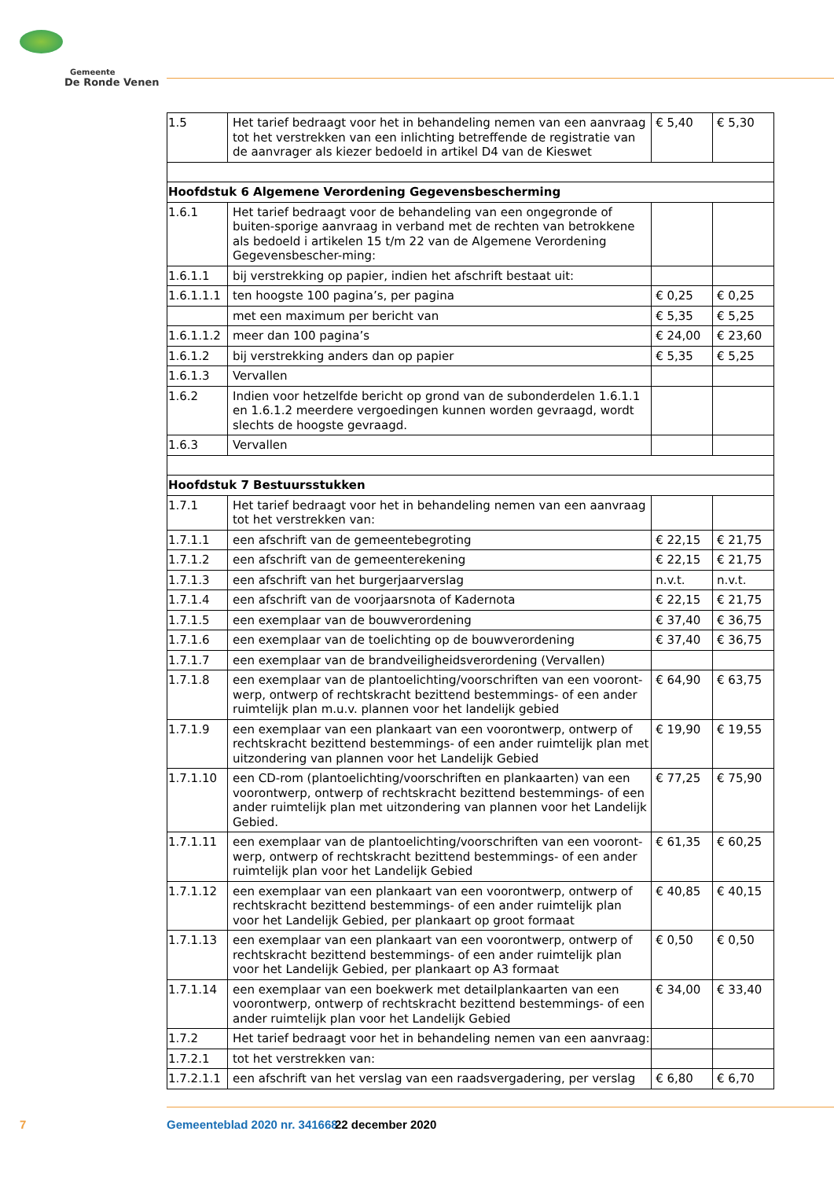Gemeente
De Ronde Venen
| 1.5 | Het tarief bedraagt voor het in behandeling nemen van een aanvraag tot het verstrekken van een inlichting betreffende de registratie van de aanvrager als kiezer bedoeld in artikel D4 van de Kieswet | € 5,40 | € 5,30 |
| Hoofdstuk 6 Algemene Verordening Gegevensbescherming | | | |
| 1.6.1 | Het tarief bedraagt voor de behandeling van een ongegronde of buiten-sporige aanvraag in verband met de rechten van betrokkene als bedoeld i artikelen 15 t/m 22 van de Algemene Verordening Gegevensbescher-ming: | | |
| 1.6.1.1 | bij verstrekking op papier, indien het afschrift bestaat uit: | | |
| 1.6.1.1.1 | ten hoogste 100 pagina’s, per pagina | € 0,25 | € 0,25 |
| | met een maximum per bericht van | € 5,35 | € 5,25 |
| 1.6.1.1.2 | meer dan 100 pagina’s | € 24,00 | € 23,60 |
| 1.6.1.2 | bij verstrekking anders dan op papier | € 5,35 | € 5,25 |
| 1.6.1.3 | Vervallen | | |
| 1.6.2 | Indien voor hetzelfde bericht op grond van de subonderdelen 1.6.1.1 en 1.6.1.2 meerdere vergoedingen kunnen worden gevraagd, wordt slechts de hoogste gevraagd. | | |
| 1.6.3 | Vervallen | | |
| Hoofdstuk 7 Bestuursstukken | | | |
| 1.7.1 | Het tarief bedraagt voor het in behandeling nemen van een aanvraag tot het verstrekken van: | | |
| 1.7.1.1 | een afschrift van de gemeentebegroting | € 22,15 | € 21,75 |
| 1.7.1.2 | een afschrift van de gemeenterekening | € 22,15 | € 21,75 |
| 1.7.1.3 | een afschrift van het burgerjaarverslag | n.v.t. | n.v.t. |
| 1.7.1.4 | een afschrift van de voorjaarsnota of Kadernota | € 22,15 | € 21,75 |
| 1.7.1.5 | een exemplaar van de bouwverordening | € 37,40 | € 36,75 |
| 1.7.1.6 | een exemplaar van de toelichting op de bouwverordening | € 37,40 | € 36,75 |
| 1.7.1.7 | een exemplaar van de brandveiligheidsverordening (Vervallen) | | |
| 1.7.1.8 | een exemplaar van de plantoelichting/voorschriften van een vooront-werp, ontwerp of rechtskracht bezittend bestemmings- of een ander ruimtelijk plan m.u.v. plannen voor het landelijk gebied | € 64,90 | € 63,75 |
| 1.7.1.9 | een exemplaar van een plankaart van een voorontwerp, ontwerp of rechtskracht bezittend bestemmings- of een ander ruimtelijk plan met uitzondering van plannen voor het Landelijk Gebied | € 19,90 | € 19,55 |
| 1.7.1.10 | een CD-rom (plantoelichting/voorschriften en plankaarten) van een voorontwerp, ontwerp of rechtskracht bezittend bestemmings- of een ander ruimtelijk plan met uitzondering van plannen voor het Landelijk Gebied. | € 77,25 | € 75,90 |
| 1.7.1.11 | een exemplaar van de plantoelichting/voorschriften van een vooront-werp, ontwerp of rechtskracht bezittend bestemmings- of een ander ruimtelijk plan voor het Landelijk Gebied | € 61,35 | € 60,25 |
| 1.7.1.12 | een exemplaar van een plankaart van een voorontwerp, ontwerp of rechtskracht bezittend bestemmings- of een ander ruimtelijk plan voor het Landelijk Gebied, per plankaart op groot formaat | € 40,85 | € 40,15 |
| 1.7.1.13 | een exemplaar van een plankaart van een voorontwerp, ontwerp of rechtskracht bezittend bestemmings- of een ander ruimtelijk plan voor het Landelijk Gebied, per plankaart op A3 formaat | € 0,50 | € 0,50 |
| 1.7.1.14 | een exemplaar van een boekwerk met detailplankaarten van een voorontwerp, ontwerp of rechtskracht bezittend bestemmings- of een ander ruimtelijk plan voor het Landelijk Gebied | € 34,00 | € 33,40 |
| 1.7.2 | Het tarief bedraagt voor het in behandeling nemen van een aanvraag: | | |
| 1.7.2.1 | tot het verstrekken van: | | |
| 1.7.2.1.1 | een afschrift van het verslag van een raadsvergadering, per verslag | € 6,80 | € 6,70 |
7 Gemeenteblad 2020 nr. 341668 22 december 2020